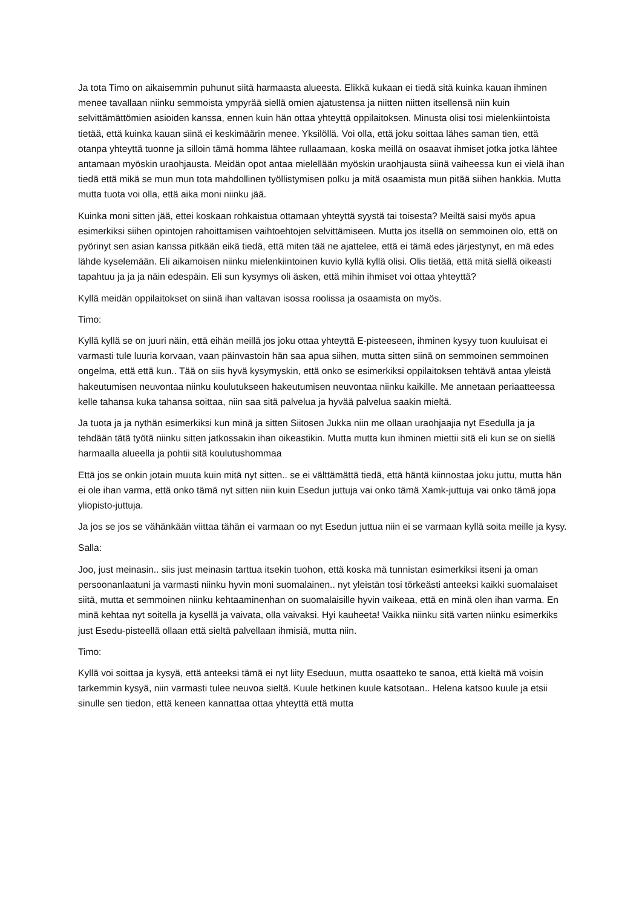Ja tota Timo on aikaisemmin puhunut siitä harmaasta alueesta. Elikkä kukaan ei tiedä sitä kuinka kauan ihminen menee tavallaan niinku semmoista ympyrää siellä omien ajatustensa ja niitten niitten itsellensä niin kuin selvittämättömien asioiden kanssa, ennen kuin hän ottaa yhteyttä oppilaitoksen. Minusta olisi tosi mielenkiintoista tietää, että kuinka kauan siinä ei keskimäärin menee. Yksilöllä. Voi olla, että joku soittaa lähes saman tien, että otanpa yhteyttä tuonne ja silloin tämä homma lähtee rullaamaan, koska meillä on osaavat ihmiset jotka jotka lähtee antamaan myöskin uraohjausta. Meidän opot antaa mielellään myöskin uraohjausta siinä vaiheessa kun ei vielä ihan tiedä että mikä se mun mun tota mahdollinen työllistymisen polku ja mitä osaamista mun pitää siihen hankkia. Mutta mutta tuota voi olla, että aika moni niinku jää.
Kuinka moni sitten jää, ettei koskaan rohkaistua ottamaan yhteyttä syystä tai toisesta? Meiltä saisi myös apua esimerkiksi siihen opintojen rahoittamisen vaihtoehtojen selvittämiseen. Mutta jos itsellä on semmoinen olo, että on pyörinyt sen asian kanssa pitkään eikä tiedä, että miten tää ne ajattelee, että ei tämä edes järjestynyt, en mä edes lähde kyselemään. Eli aikamoisen niinku mielenkiintoinen kuvio kyllä kyllä olisi. Olis tietää, että mitä siellä oikeasti tapahtuu ja ja ja näin edespäin. Eli sun kysymys oli äsken, että mihin ihmiset voi ottaa yhteyttä?
Kyllä meidän oppilaitokset on siinä ihan valtavan isossa roolissa ja osaamista on myös.
Timo:
Kyllä kyllä se on juuri näin, että eihän meillä jos joku ottaa yhteyttä E-pisteeseen, ihminen kysyy tuon kuuluisat ei varmasti tule luuria korvaan, vaan päinvastoin hän saa apua siihen, mutta sitten siinä on semmoinen semmoinen ongelma, että että kun.. Tää on siis hyvä kysymyskin, että onko se esimerkiksi oppilaitoksen tehtävä antaa yleistä hakeutumisen neuvontaa niinku koulutukseen hakeutumisen neuvontaa niinku kaikille. Me annetaan periaatteessa kelle tahansa kuka tahansa soittaa, niin saa sitä palvelua ja hyvää palvelua saakin mieltä.
Ja tuota ja ja nythän esimerkiksi kun minä ja sitten Siitosen Jukka niin me ollaan uraohjaajia nyt Esedulla ja ja tehdään tätä työtä niinku sitten jatkossakin ihan oikeastikin. Mutta mutta kun ihminen miettii sitä eli kun se on siellä harmaalla alueella ja pohtii sitä koulutushommaa
Että jos se onkin jotain muuta kuin mitä nyt sitten.. se ei välttämättä tiedä, että häntä kiinnostaa joku juttu, mutta hän ei ole ihan varma, että onko tämä nyt sitten niin kuin Esedun juttuja vai onko tämä Xamk-juttuja vai onko tämä jopa yliopisto-juttuja.
Ja jos se jos se vähänkään viittaa tähän ei varmaan oo nyt Esedun juttua niin ei se varmaan kyllä soita meille ja kysy.
Salla:
Joo, just meinasin.. siis just meinasin tarttua itsekin tuohon, että koska mä tunnistan esimerkiksi itseni ja oman persoonanlaatuni ja varmasti niinku hyvin moni suomalainen.. nyt yleistän tosi törkeästi anteeksi kaikki suomalaiset siitä, mutta et semmoinen niinku kehtaaminenhan on suomalaisille hyvin vaikeaa, että en minä olen ihan varma. En minä kehtaa nyt soitella ja kysellä ja vaivata, olla vaivaksi. Hyi kauheeta! Vaikka niinku sitä varten niinku esimerkiks just Esedu-pisteellä ollaan että sieltä palvellaan ihmisiä, mutta niin.
Timo:
Kyllä voi soittaa ja kysyä, että anteeksi tämä ei nyt liity Eseduun, mutta osaatteko te sanoa, että kieltä mä voisin tarkemmin kysyä, niin varmasti tulee neuvoa sieltä. Kuule hetkinen kuule katsotaan.. Helena katsoo kuule ja etsii sinulle sen tiedon, että keneen kannattaa ottaa yhteyttä että mutta